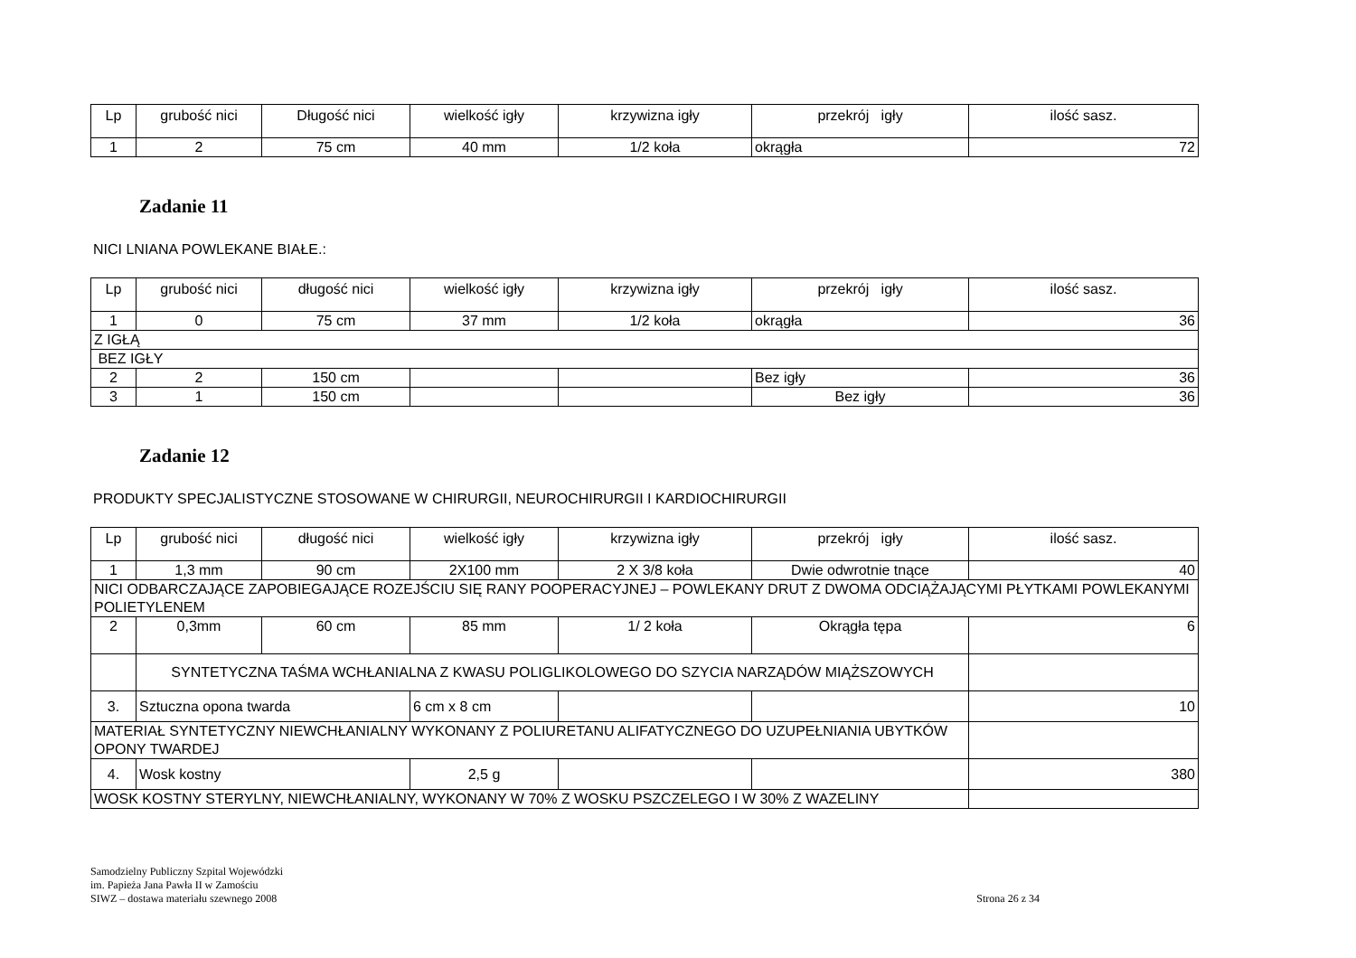| Lp | grubość nici | Długość nici | wielkość igły | krzywizna igły | przekrój igły | ilość sasz. |
| --- | --- | --- | --- | --- | --- | --- |
| 1 | 2 | 75 cm | 40 mm | 1/2 koła | okrągła | 72 |
Zadanie 11
NICI LNIANA POWLEKANE BIAŁE.:
| Lp | grubość nici | długość nici | wielkość igły | krzywizna igły | przekrój igły | ilość sasz. |
| --- | --- | --- | --- | --- | --- | --- |
| 1 | 0 | 75 cm | 37 mm | 1/2 koła | okrągła | 36 |
| Z IGŁĄ | | | | | | |
| BEZ IGŁY | | | | | | |
| 2 | 2 | 150 cm | | | Bez igły | 36 |
| 3 | 1 | 150 cm | | | Bez igły | 36 |
Zadanie 12
PRODUKTY SPECJALISTYCZNE STOSOWANE W CHIRURGII, NEUROCHIRURGII I KARDIOCHIRURGII
| Lp | grubość nici | długość nici | wielkość igły | krzywizna igły | przekrój igły | ilość sasz. |
| --- | --- | --- | --- | --- | --- | --- |
| 1 | 1,3 mm | 90 cm | 2X100 mm | 2 X 3/8 koła | Dwie odwrotnie tnące | 40 |
| NICI ODBARCZAJĄCE ZAPOBIEGAJĄCE ROZEJŚCIU SIĘ RANY POOPERACYJNEJ – POWLEKANY DRUT Z DWOMA ODCIĄŻAJĄCYMI PŁYTKAMI POWLEKANYMI POLIETYLENEM | | | | | | |
| 2 | 0,3mm | 60 cm | 85 mm | 1/ 2 koła | Okrągła tępa | 6 |
| | SYNTETYCZNA TAŚMA WCHŁANIALNA Z KWASU POLIGLIKOLOWEGO DO SZYCIA NARZĄDÓW MIĄŻSZOWYCH | | | | | |
| 3. | Sztuczna opona twarda | | 6 cm x 8 cm | | | 10 |
| MATERIAŁ SYNTETYCZNY NIEWCHŁANIALNY WYKONANY Z POLIURETANU ALIFATYCZNEGO DO UZUPEŁNIANIA UBYTKÓW OPONY TWARDEJ | | | | | | |
| 4. | Wosk kostny | | 2,5 g | | | 380 |
| WOSK KOSTNY STERYLNY, NIEWCHŁANIALNY, WYKONANY W 70% Z WOSKU PSZCZELEGO I W 30% Z WAZELINY | | | | | | |
Samodzielny Publiczny Szpital Wojewódzki
im. Papieża Jana Pawła II w Zamościu
SIWZ – dostawa materiału szewnego 2008
Strona 26 z 34